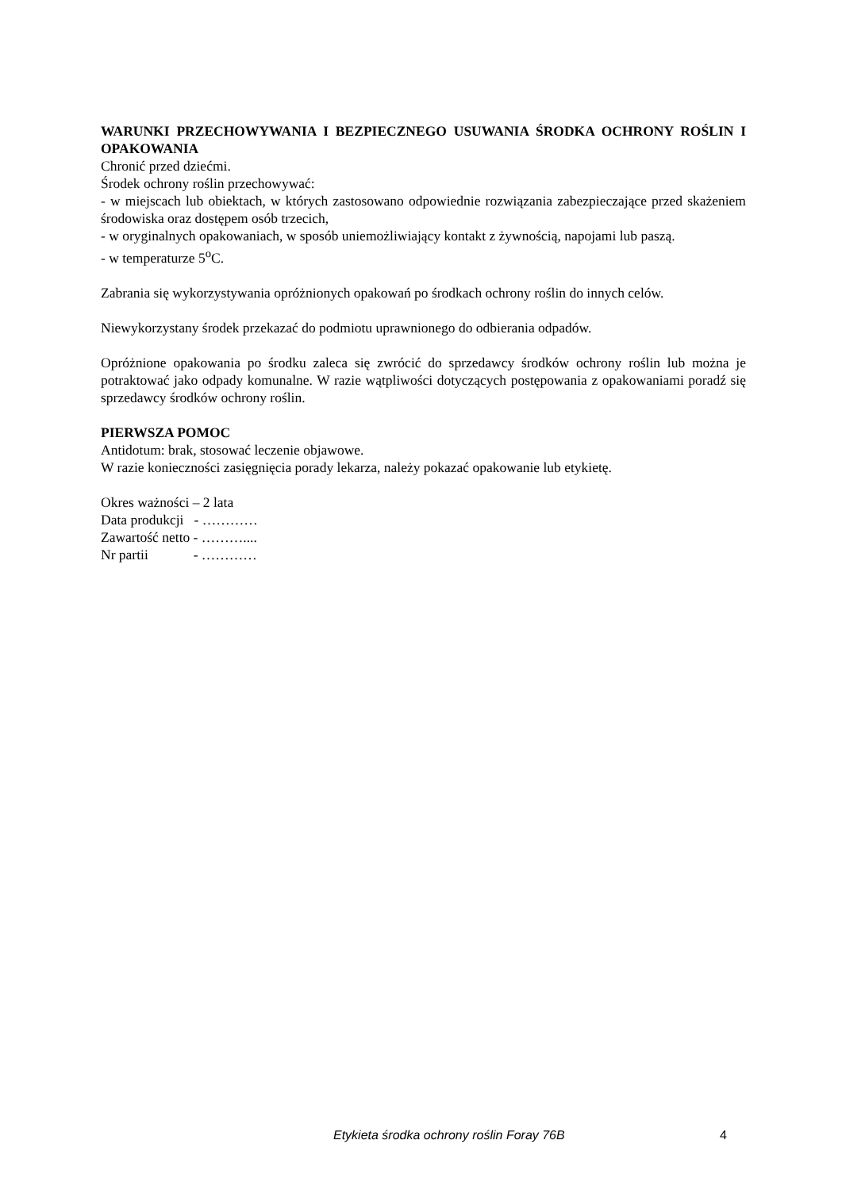WARUNKI PRZECHOWYWANIA I BEZPIECZNEGO USUWANIA ŚRODKA OCHRONY ROŚLIN I OPAKOWANIA
Chronić przed dziećmi.
Środek ochrony roślin przechowywać:
- w miejscach lub obiektach, w których zastosowano odpowiednie rozwiązania zabezpieczające przed skażeniem środowiska oraz dostępem osób trzecich,
- w oryginalnych opakowaniach, w sposób uniemożliwiający kontakt z żywnością, napojami lub paszą.
- w temperaturze 5<sup>o</sup>C.
Zabrania się wykorzystywania opróżnionych opakowań po środkach ochrony roślin do innych celów.
Niewykorzystany środek przekazać do podmiotu uprawnionego do odbierania odpadów.
Opróżnione opakowania po środku zaleca się zwrócić do sprzedawcy środków ochrony roślin lub można je potraktować jako odpady komunalne. W razie wątpliwości dotyczących postępowania z opakowaniami poradź się sprzedawcy środków ochrony roślin.
PIERWSZA POMOC
Antidotum: brak, stosować leczenie objawowe.
W razie konieczności zasięgnięcia porady lekarza, należy pokazać opakowanie lub etykietę.
Okres ważności – 2 lata
Data produkcji - …………
Zawartość netto - ………....
Nr partii - …………
Etykieta środka ochrony roślin Foray 76B 4